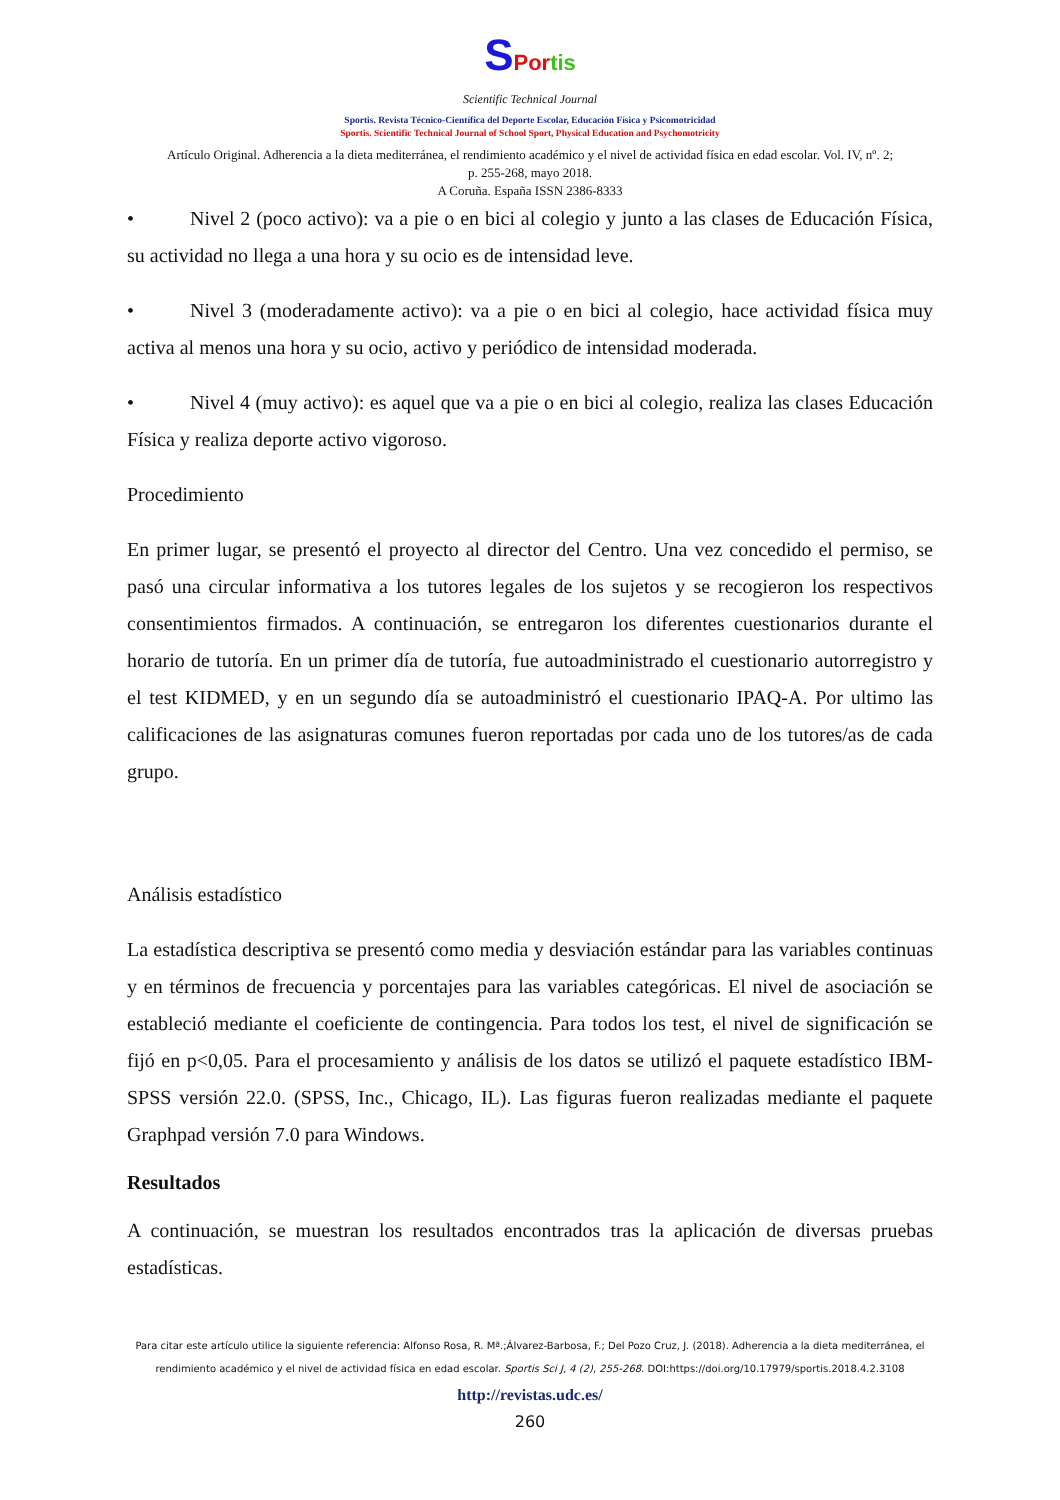SPor tis
Scientific Technical Journal
Sportis. Revista Técnico-Científica del Deporte Escolar, Educación Física y Psicomotricidad
Sportis. Scientific Technical Journal of School Sport, Physical Education and Psychomotricity
Artículo Original. Adherencia a la dieta mediterránea, el rendimiento académico y el nivel de actividad física en edad escolar. Vol. IV, nº. 2;
p. 255-268, mayo 2018.
A Coruña. España ISSN 2386-8333
• Nivel 2 (poco activo): va a pie o en bici al colegio y junto a las clases de Educación Física, su actividad no llega a una hora y su ocio es de intensidad leve.
• Nivel 3 (moderadamente activo): va a pie o en bici al colegio, hace actividad física muy activa al menos una hora y su ocio, activo y periódico de intensidad moderada.
• Nivel 4 (muy activo): es aquel que va a pie o en bici al colegio, realiza las clases Educación Física y realiza deporte activo vigoroso.
Procedimiento
En primer lugar, se presentó el proyecto al director del Centro. Una vez concedido el permiso, se pasó una circular informativa a los tutores legales de los sujetos y se recogieron los respectivos consentimientos firmados. A continuación, se entregaron los diferentes cuestionarios durante el horario de tutoría. En un primer día de tutoría, fue autoadministrado el cuestionario autorregistro y el test KIDMED, y en un segundo día se autoadministró el cuestionario IPAQ-A. Por ultimo las calificaciones de las asignaturas comunes fueron reportadas por cada uno de los tutores/as de cada grupo.
Análisis estadístico
La estadística descriptiva se presentó como media y desviación estándar para las variables continuas y en términos de frecuencia y porcentajes para las variables categóricas. El nivel de asociación se estableció mediante el coeficiente de contingencia. Para todos los test, el nivel de significación se fijó en p<0,05. Para el procesamiento y análisis de los datos se utilizó el paquete estadístico IBM-SPSS versión 22.0. (SPSS, Inc., Chicago, IL). Las figuras fueron realizadas mediante el paquete Graphpad versión 7.0 para Windows.
Resultados
A continuación, se muestran los resultados encontrados tras la aplicación de diversas pruebas estadísticas.
Para citar este artículo utilice la siguiente referencia: Alfonso Rosa, R. Mª.;Álvarez-Barbosa, F.; Del Pozo Cruz, J. (2018). Adherencia a la dieta mediterránea, el rendimiento académico y el nivel de actividad física en edad escolar. Sportis Sci J, 4 (2), 255-268. DOI:https://doi.org/10.17979/sportis.2018.4.2.3108
http://revistas.udc.es/
260